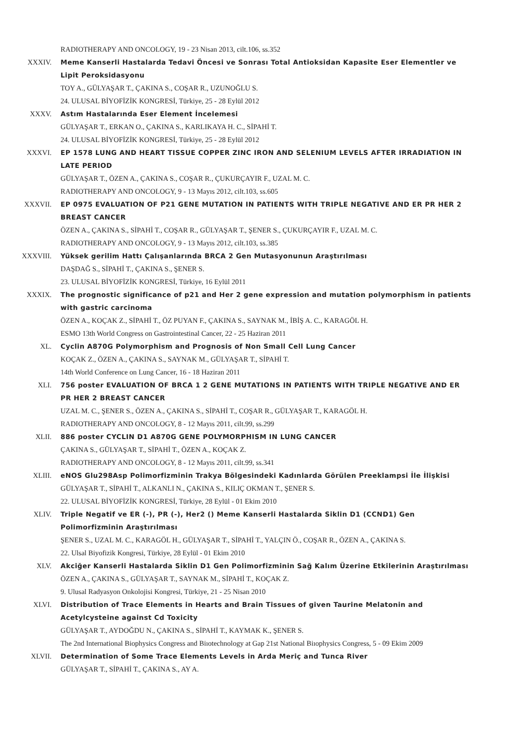RADIOTHERAPY AND ONCOLOGY, 19 - 23 Nisan 2013, cilt.106, ss.352
XXXIV. Meme Kanserli Hastalarda Tedavi Öncesi ve Sonrası Total Antioksidan Kapasite Eser Elementler ve Lipit Peroksidasyonu
TOY A., GÜLYAŞAR T., ÇAKINA S., COŞAR R., UZUNOĞLU S.
24. ULUSAL BİYOFİZİK KONGRESİ, Türkiye, 25 - 28 Eylül 2012
XXXV. Astım Hastalarında Eser Element İncelemesi
GÜLYAŞAR T., ERKAN O., ÇAKINA S., KARLIKAYA H. C., SİPAHİ T.
24. ULUSAL BİYOFİZİK KONGRESİ, Türkiye, 25 - 28 Eylül 2012
XXXVI. EP 1578 LUNG AND HEART TISSUE COPPER ZINC IRON AND SELENIUM LEVELS AFTER IRRADIATION IN LATE PERIOD
GÜLYAŞAR T., ÖZEN A., ÇAKINA S., COŞAR R., ÇUKURÇAYIR F., UZAL M. C.
RADIOTHERAPY AND ONCOLOGY, 9 - 13 Mayıs 2012, cilt.103, ss.605
XXXVII. EP 0975 EVALUATION OF P21 GENE MUTATION IN PATIENTS WITH TRIPLE NEGATIVE AND ER PR HER 2 BREAST CANCER
ÖZEN A., ÇAKINA S., SİPAHİ T., COŞAR R., GÜLYAŞAR T., ŞENER S., ÇUKURÇAYIR F., UZAL M. C.
RADIOTHERAPY AND ONCOLOGY, 9 - 13 Mayıs 2012, cilt.103, ss.385
XXXVIII. Yüksek gerilim Hattı Çalışanlarında BRCA 2 Gen Mutasyonunun Araştırılması
DAŞDAĞ S., SİPAHİ T., ÇAKINA S., ŞENER S.
23. ULUSAL BİYOFİZİK KONGRESİ, Türkiye, 16 Eylül 2011
XXXIX. The prognostic significance of p21 and Her 2 gene expression and mutation polymorphism in patients with gastric carcinoma
ÖZEN A., KOÇAK Z., SİPAHİ T., ÖZ PUYAN F., ÇAKINA S., SAYNAK M., İBİŞ A. C., KARAGÖL H.
ESMO 13th World Congress on Gastrointestinal Cancer, 22 - 25 Haziran 2011
XL. Cyclin A870G Polymorphism and Prognosis of Non Small Cell Lung Cancer
KOÇAK Z., ÖZEN A., ÇAKINA S., SAYNAK M., GÜLYAŞAR T., SİPAHİ T.
14th World Conference on Lung Cancer, 16 - 18 Haziran 2011
XLI. 756 poster EVALUATION OF BRCA 1 2 GENE MUTATIONS IN PATIENTS WITH TRIPLE NEGATIVE AND ER PR HER 2 BREAST CANCER
UZAL M. C., ŞENER S., ÖZEN A., ÇAKINA S., SİPAHİ T., COŞAR R., GÜLYAŞAR T., KARAGÖL H.
RADIOTHERAPY AND ONCOLOGY, 8 - 12 Mayıs 2011, cilt.99, ss.299
XLII. 886 poster CYCLIN D1 A870G GENE POLYMORPHISM IN LUNG CANCER
ÇAKINA S., GÜLYAŞAR T., SİPAHİ T., ÖZEN A., KOÇAK Z.
RADIOTHERAPY AND ONCOLOGY, 8 - 12 Mayıs 2011, cilt.99, ss.341
XLIII. eNOS Glu298Asp Polimorfizminin Trakya Bölgesindeki Kadınlarda Görülen Preeklampsi İle İlişkisi
GÜLYAŞAR T., SİPAHİ T., ALKANLI N., ÇAKINA S., KILIÇ OKMAN T., ŞENER S.
22. ULUSAL BİYOFİZİK KONGRESİ, Türkiye, 28 Eylül - 01 Ekim 2010
XLIV. Triple Negatif ve ER (-), PR (-), Her2 () Meme Kanserli Hastalarda Siklin D1 (CCND1) Gen Polimorfizminin Araştırılması
ŞENER S., UZAL M. C., KARAGÖL H., GÜLYAŞAR T., SİPAHİ T., YALÇIN Ö., COŞAR R., ÖZEN A., ÇAKINA S.
22. Ulsal Biyofizik Kongresi, Türkiye, 28 Eylül - 01 Ekim 2010
XLV. Akciğer Kanserli Hastalarda Siklin D1 Gen Polimorfizminin Sağ Kalım Üzerine Etkilerinin Araştırılması
ÖZEN A., ÇAKINA S., GÜLYAŞAR T., SAYNAK M., SİPAHİ T., KOÇAK Z.
9. Ulusal Radyasyon Onkolojisi Kongresi, Türkiye, 21 - 25 Nisan 2010
XLVI. Distribution of Trace Elements in Hearts and Brain Tissues of given Taurine Melatonin and Acetylcysteine against Cd Toxicity
GÜLYAŞAR T., AYDOĞDU N., ÇAKINA S., SİPAHİ T., KAYMAK K., ŞENER S.
The 2nd International Biophysics Congress and Biıotechnology at Gap 21st National Biıophysics Congress, 5 - 09 Ekim 2009
XLVII. Determination of Some Trace Elements Levels in Arda Meriç and Tunca River
GÜLYAŞAR T., SİPAHİ T., ÇAKINA S., AY A.